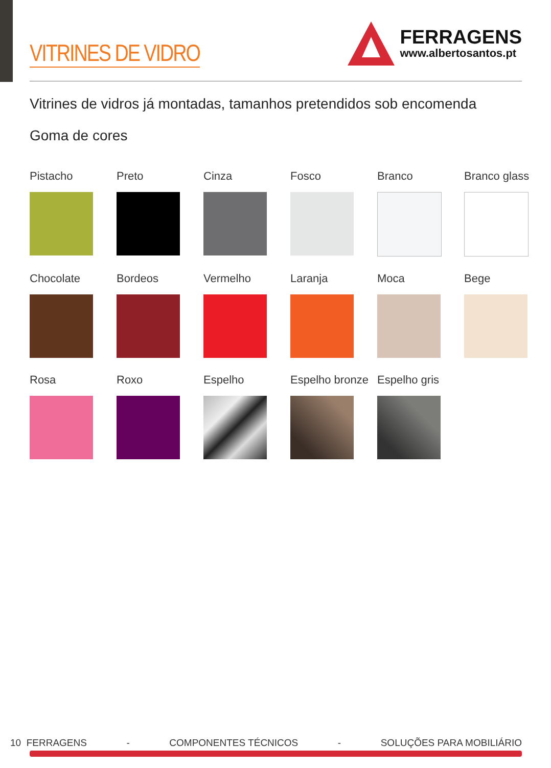VITRINES DE VIDRO
FERRAGENS
www.albertosantos.pt
Vitrines de vidros já montadas, tamanhos pretendidos sob encomenda
Goma de cores
Pistacho
Preto
Cinza
Fosco
Branco
Branco glass
Chocolate
Bordeos
Vermelho
Laranja
Moca
Bege
Rosa
Roxo
Espelho
Espelho bronze
Espelho gris
10 FERRAGENS - COMPONENTES TÉCNICOS - SOLUÇÕES PARA MOBILIÁRIO